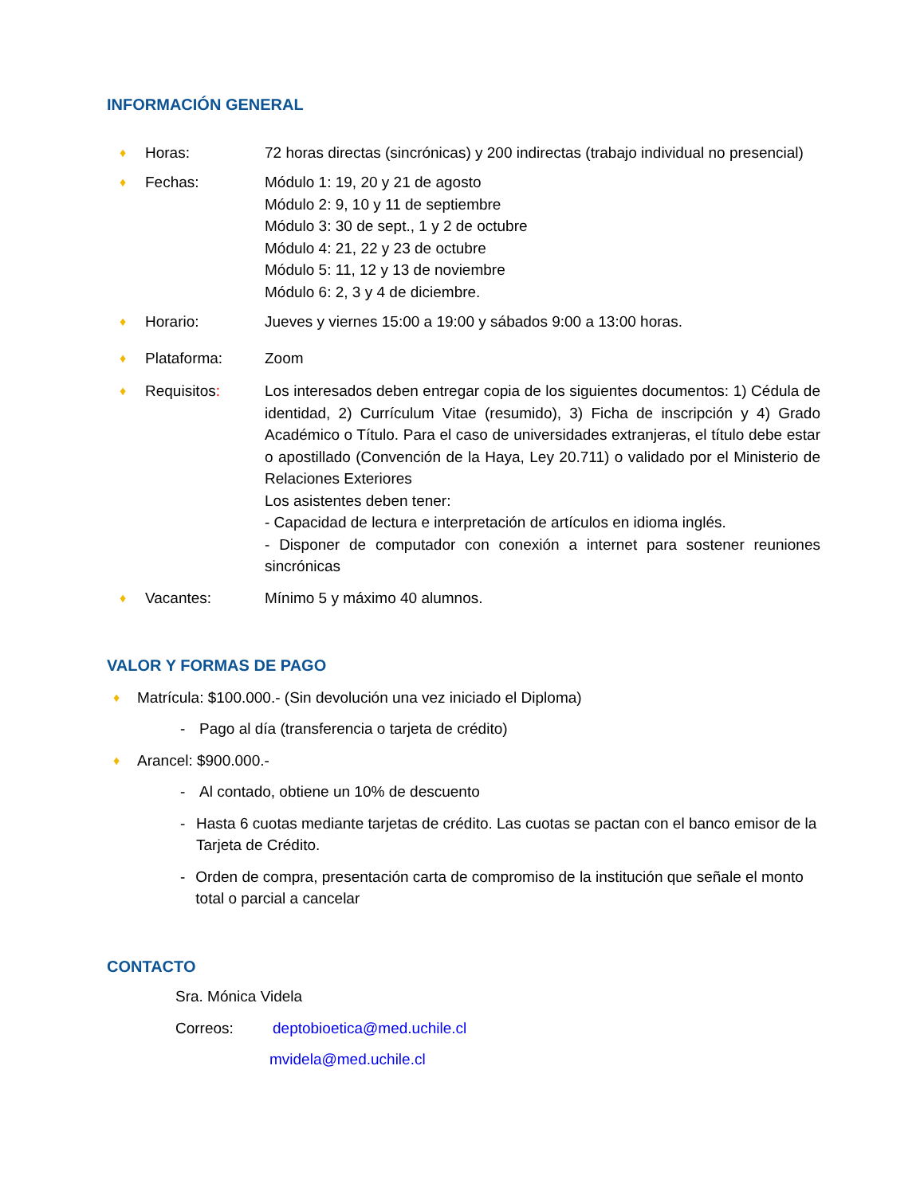INFORMACIÓN GENERAL
♦ Horas: 72 horas directas (sincrónicas) y 200 indirectas (trabajo individual no presencial)
♦ Fechas: Módulo 1: 19, 20 y 21 de agosto
Módulo 2: 9, 10 y 11 de septiembre
Módulo 3: 30 de sept., 1 y 2 de octubre
Módulo 4: 21, 22 y 23 de octubre
Módulo 5: 11, 12 y 13 de noviembre
Módulo 6: 2, 3 y 4 de diciembre.
♦ Horario: Jueves y viernes 15:00 a 19:00 y sábados 9:00 a 13:00 horas.
♦ Plataforma: Zoom
♦ Requisitos: Los interesados deben entregar copia de los siguientes documentos: 1) Cédula de identidad, 2) Currículum Vitae (resumido), 3) Ficha de inscripción y 4) Grado Académico o Título. Para el caso de universidades extranjeras, el título debe estar o apostillado (Convención de la Haya, Ley 20.711) o validado por el Ministerio de Relaciones Exteriores
Los asistentes deben tener:
- Capacidad de lectura e interpretación de artículos en idioma inglés.
- Disponer de computador con conexión a internet para sostener reuniones sincrónicas
♦ Vacantes: Mínimo 5 y máximo 40 alumnos.
VALOR Y FORMAS DE PAGO
♦ Matrícula: $100.000.- (Sin devolución una vez iniciado el Diploma)
- Pago al día (transferencia o tarjeta de crédito)
♦ Arancel: $900.000.-
- Al contado, obtiene un 10% de descuento
- Hasta 6 cuotas mediante tarjetas de crédito. Las cuotas se pactan con el banco emisor de la Tarjeta de Crédito.
- Orden de compra, presentación carta de compromiso de la institución que señale el monto total o parcial a cancelar
CONTACTO
Sra. Mónica Videla
Correos: deptobioetica@med.uchile.cl
mvidela@med.uchile.cl